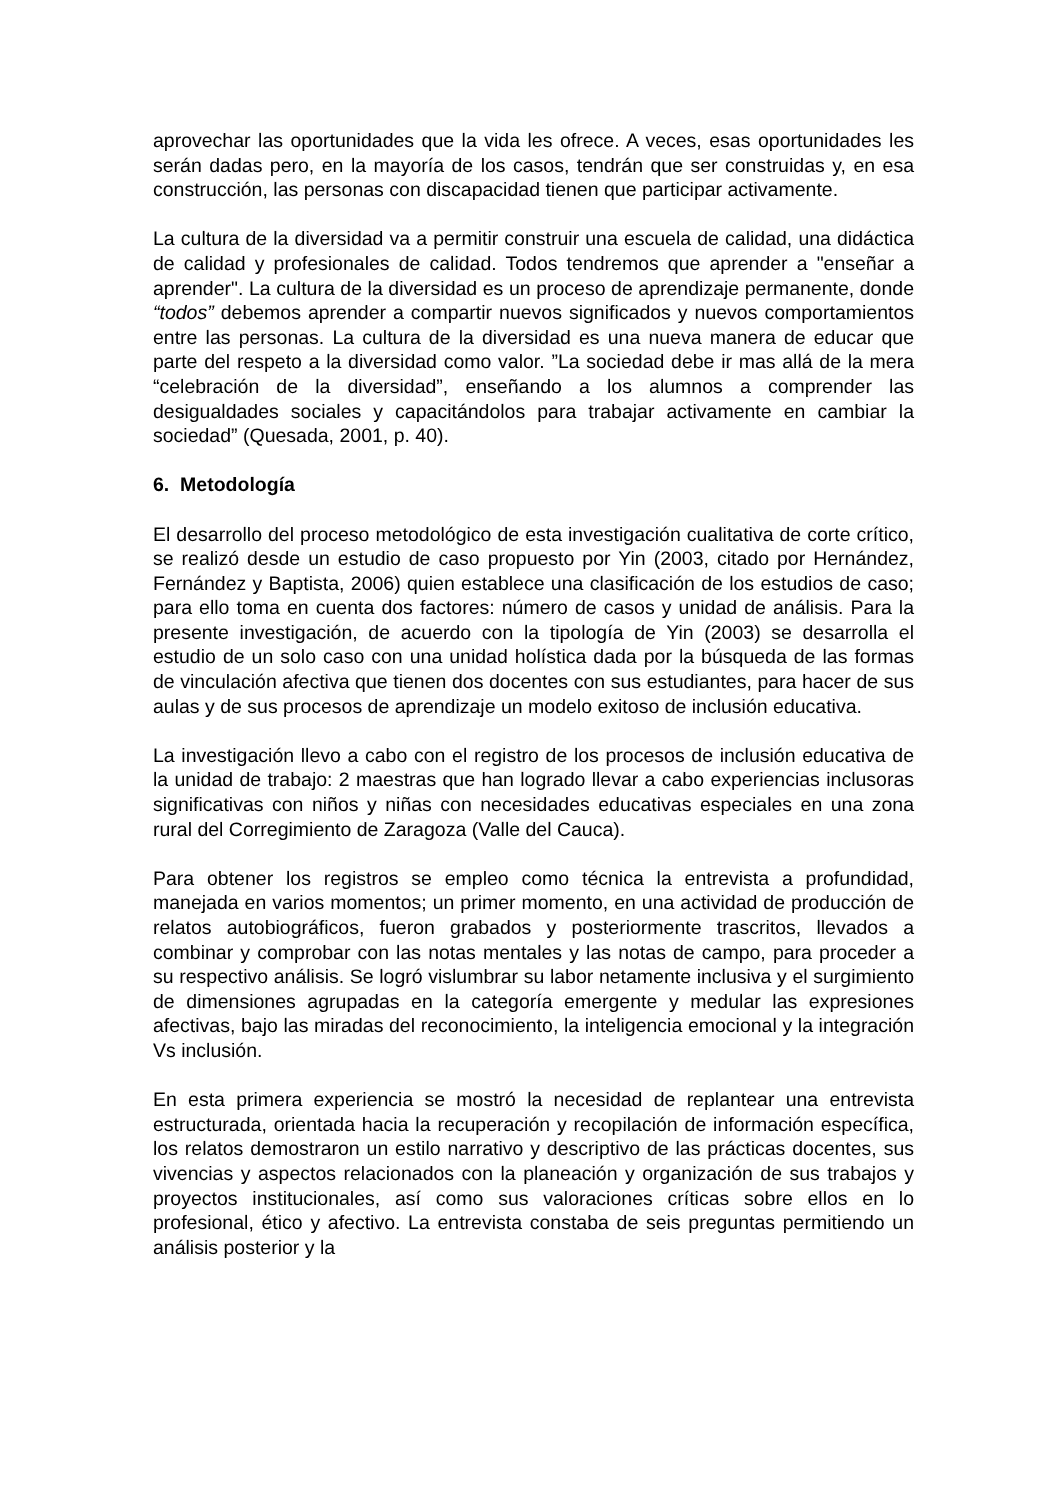aprovechar las oportunidades que la vida les ofrece. A veces, esas oportunidades les serán dadas pero, en la mayoría de los casos, tendrán que ser construidas y, en esa construcción, las personas con discapacidad tienen que participar activamente.
La cultura de la diversidad va a permitir construir una escuela de calidad, una didáctica de calidad y profesionales de calidad. Todos tendremos que aprender a "enseñar a aprender". La cultura de la diversidad es un proceso de aprendizaje permanente, donde “todos” debemos aprender a compartir nuevos significados y nuevos comportamientos entre las personas. La cultura de la diversidad es una nueva manera de educar que parte del respeto a la diversidad como valor. ”La sociedad debe ir mas allá de la mera “celebración de la diversidad”, enseñando a los alumnos a comprender las desigualdades sociales y capacitándolos para trabajar activamente en cambiar la sociedad” (Quesada, 2001, p. 40).
6. Metodología
El desarrollo del proceso metodológico de esta investigación cualitativa de corte crítico, se realizó desde un estudio de caso propuesto por Yin (2003, citado por Hernández, Fernández y Baptista, 2006) quien establece una clasificación de los estudios de caso; para ello toma en cuenta dos factores: número de casos y unidad de análisis. Para la presente investigación, de acuerdo con la tipología de Yin (2003) se desarrolla el estudio de un solo caso con una unidad holística dada por la búsqueda de las formas de vinculación afectiva que tienen dos docentes con sus estudiantes, para hacer de sus aulas y de sus procesos de aprendizaje un modelo exitoso de inclusión educativa.
La investigación llevo a cabo con el registro de los procesos de inclusión educativa de la unidad de trabajo: 2 maestras que han logrado llevar a cabo experiencias inclusoras significativas con niños y niñas con necesidades educativas especiales en una zona rural del Corregimiento de Zaragoza (Valle del Cauca).
Para obtener los registros se empleo como técnica la entrevista a profundidad, manejada en varios momentos; un primer momento, en una actividad de producción de relatos autobiográficos, fueron grabados y posteriormente trascritos, llevados a combinar y comprobar con las notas mentales y las notas de campo, para proceder a su respectivo análisis. Se logró vislumbrar su labor netamente inclusiva y el surgimiento de dimensiones agrupadas en la categoría emergente y medular las expresiones afectivas, bajo las miradas del reconocimiento, la inteligencia emocional y la integración Vs inclusión.
En esta primera experiencia se mostró la necesidad de replantear una entrevista estructurada, orientada hacia la recuperación y recopilación de información específica, los relatos demostraron un estilo narrativo y descriptivo de las prácticas docentes, sus vivencias y aspectos relacionados con la planeación y organización de sus trabajos y proyectos institucionales, así como sus valoraciones críticas sobre ellos en lo profesional, ético y afectivo. La entrevista constaba de seis preguntas permitiendo un análisis posterior y la